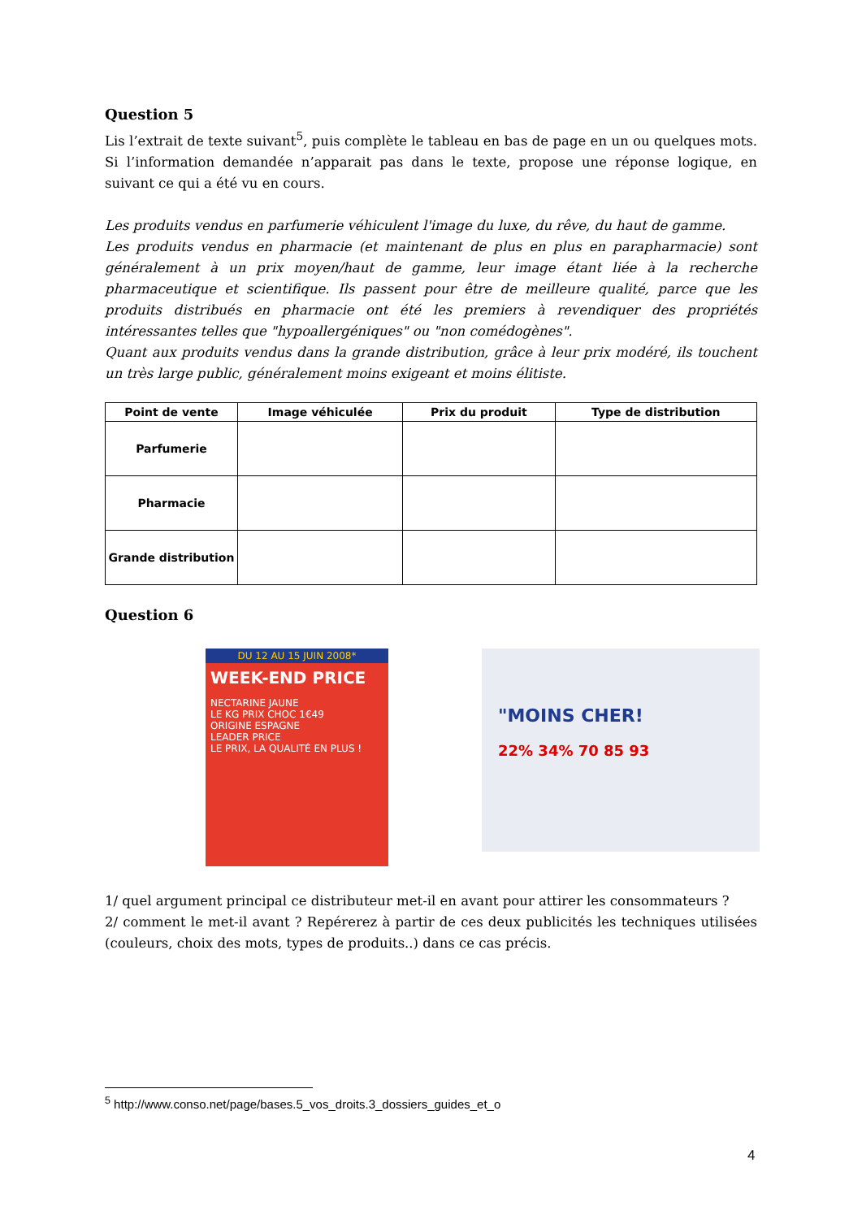Question 5
Lis l’extrait de texte suivant<sup>5</sup>, puis complète le tableau en bas de page en un ou quelques mots. Si l’information demandée n’apparait pas dans le texte, propose une réponse logique, en suivant ce qui a été vu en cours.
Les produits vendus en parfumerie véhiculent l'image du luxe, du rêve, du haut de gamme.
Les produits vendus en pharmacie (et maintenant de plus en plus en parapharmacie) sont généralement à un prix moyen/haut de gamme, leur image étant liée à la recherche pharmaceutique et scientifique. Ils passent pour être de meilleure qualité, parce que les produits distribués en pharmacie ont été les premiers à revendiquer des propriétés intéressantes telles que "hypoallergéniques" ou "non comédogènes".
Quant aux produits vendus dans la grande distribution, grâce à leur prix modéré, ils touchent un très large public, généralement moins exigeant et moins élitiste.
| Point de vente | Image véhiculée | Prix du produit | Type de distribution |
| --- | --- | --- | --- |
| Parfumerie | | | |
| Pharmacie | | | |
| Grande distribution | | | |
Question 6
DU 12 AU 15 JUIN 2008*
WEEK-END PRICE
NECTARINE JAUNE
LE KG PRIX CHOC 1€49
ORIGINE ESPAGNE
LEADER PRICE
LE PRIX, LA QUALITÉ EN PLUS !
"MOINS CHER!
22% 34% 70 85 93
1/ quel argument principal ce distributeur met-il en avant pour attirer les consommateurs ?
2/ comment le met-il avant ? Repérerez à partir de ces deux publicités les techniques utilisées (couleurs, choix des mots, types de produits..) dans ce cas précis.
<sup>5</sup> http://www.conso.net/page/bases.5_vos_droits.3_dossiers_guides_et_o
4